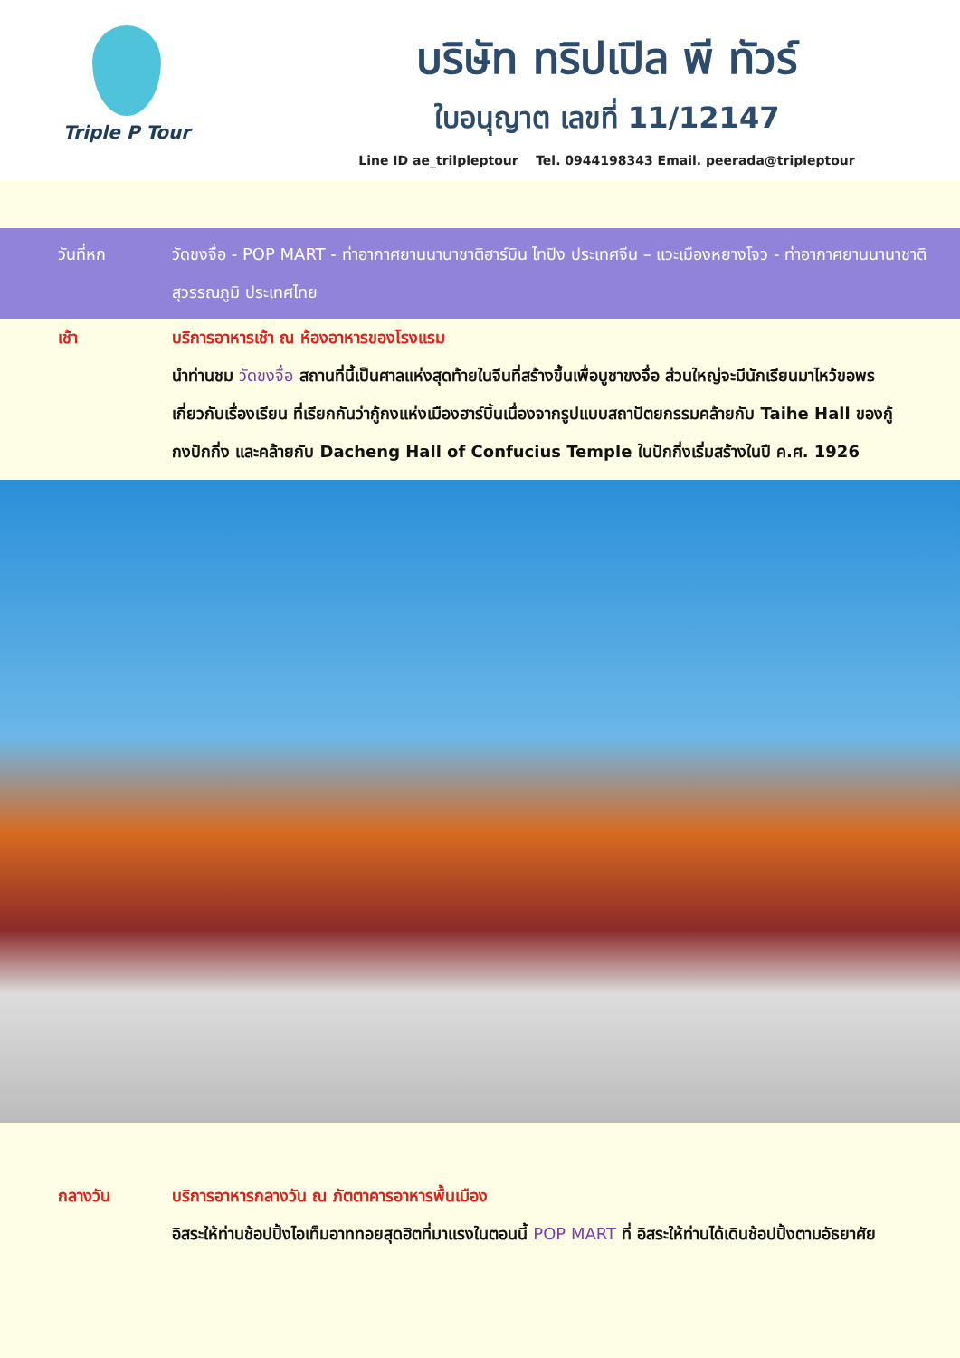Triple P Tour
บริษัท ทริปเปิล พี ทัวร์
ใบอนุญาต เลขที่ 11/12147
Line ID ae_trilpleptour Tel. 0944198343 Email. peerada@tripleptour
วันที่หก วัดขงจื่อ - POP MART - ท่าอากาศยานนานาชาติฮาร์บิน ไทปิง ประเทศจีน – แวะเมืองหยางโจว - ท่าอากาศยานนานาชาติสุวรรณภูมิ ประเทศไทย
เช้า บริการอาหารเช้า ณ ห้องอาหารของโรงแรม
นำท่านชม วัดขงจื่อ สถานที่นี้เป็นศาลแห่งสุดท้ายในจีนที่สร้างขึ้นเพื่อบูชาขงจื่อ ส่วนใหญ่จะมีนักเรียนมาไหว้ขอพรเกี่ยวกับเรื่องเรียน ที่เรียกกันว่ากู้กงแห่งเมืองฮาร์บิ้นเนื่องจากรูปแบบสถาปัตยกรรมคล้ายกับ Taihe Hall ของกู้กงปักกิ่ง และคล้ายกับ Dacheng Hall of Confucius Temple ในปักกิ่งเริ่มสร้างในปี ค.ศ. 1926
กลางวัน บริการอาหารกลางวัน ณ ภัตตาคารอาหารพื้นเมือง
อิสระให้ท่านช้อปปิ้งไอเท็มอาททอยสุดฮิตที่มาแรงในตอนนี้ POP MART ที่ อิสระให้ท่านได้เดินช้อปปิ้งตามอัธยาศัย